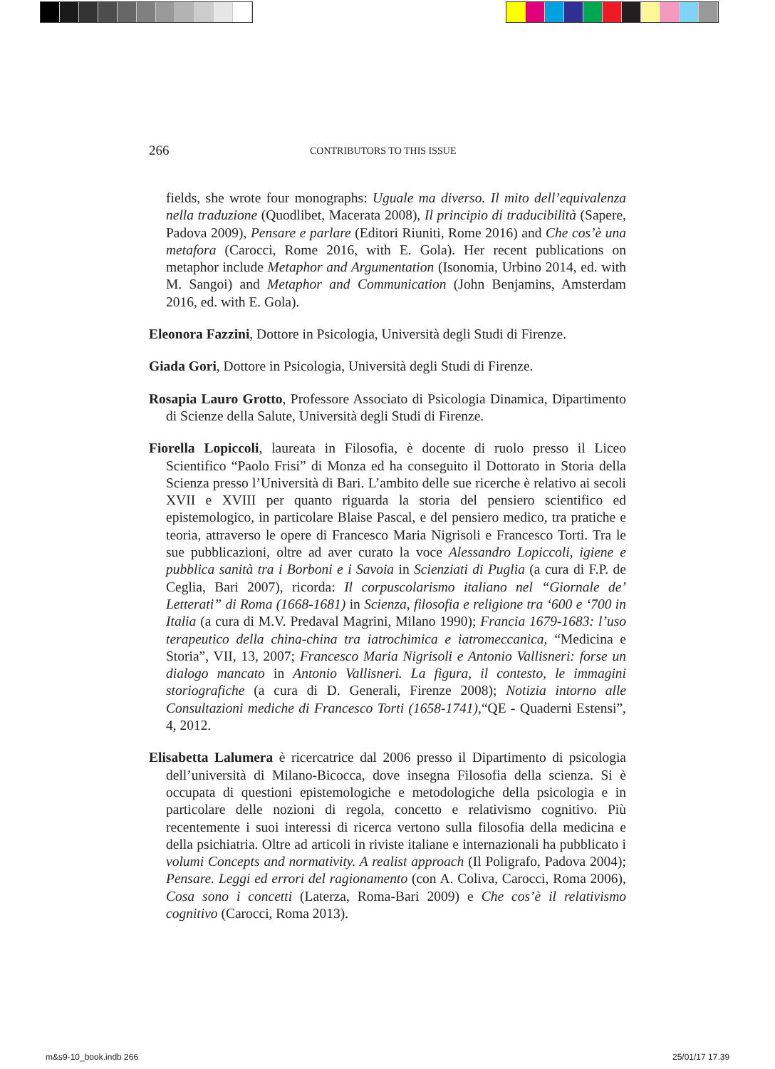266 CONTRIBUTORS TO THIS ISSUE
fields, she wrote four monographs: Uguale ma diverso. Il mito dell’equivalenza nella traduzione (Quodlibet, Macerata 2008), Il principio di traducibilità (Sapere, Padova 2009), Pensare e parlare (Editori Riuniti, Rome 2016) and Che cos’è una metafora (Carocci, Rome 2016, with E. Gola). Her recent publications on metaphor include Metaphor and Argumentation (Isonomia, Urbino 2014, ed. with M. Sangoi) and Metaphor and Communication (John Benjamins, Amsterdam 2016, ed. with E. Gola).
Eleonora Fazzini, Dottore in Psicologia, Università degli Studi di Firenze.
Giada Gori, Dottore in Psicologia, Università degli Studi di Firenze.
Rosapia Lauro Grotto, Professore Associato di Psicologia Dinamica, Dipartimento di Scienze della Salute, Università degli Studi di Firenze.
Fiorella Lopiccoli, laureata in Filosofia, è docente di ruolo presso il Liceo Scientifico “Paolo Frisi” di Monza ed ha conseguito il Dottorato in Storia della Scienza presso l’Università di Bari. L’ambito delle sue ricerche è relativo ai secoli XVII e XVIII per quanto riguarda la storia del pensiero scientifico ed epistemologico, in particolare Blaise Pascal, e del pensiero medico, tra pratiche e teoria, attraverso le opere di Francesco Maria Nigrisoli e Francesco Torti. Tra le sue pubblicazioni, oltre ad aver curato la voce Alessandro Lopiccoli, igiene e pubblica sanità tra i Borboni e i Savoia in Scienziati di Puglia (a cura di F.P. de Ceglia, Bari 2007), ricorda: Il corpuscolarismo italiano nel “Giornale de’ Letterati” di Roma (1668-1681) in Scienza, filosofia e religione tra ‘600 e ‘700 in Italia (a cura di M.V. Predaval Magrini, Milano 1990); Francia 1679-1683: l’uso terapeutico della china-china tra iatrochimica e iatromeccanica, “Medicina e Storia”, VII, 13, 2007; Francesco Maria Nigrisoli e Antonio Vallisneri: forse un dialogo mancato in Antonio Vallisneri. La figura, il contesto, le immagini storiografiche (a cura di D. Generali, Firenze 2008); Notizia intorno alle Consultazioni mediche di Francesco Torti (1658-1741),“QE - Quaderni Estensi”, 4, 2012.
Elisabetta Lalumera è ricercatrice dal 2006 presso il Dipartimento di psicologia dell’università di Milano-Bicocca, dove insegna Filosofia della scienza. Si è occupata di questioni epistemologiche e metodologiche della psicologia e in particolare delle nozioni di regola, concetto e relativismo cognitivo. Più recentemente i suoi interessi di ricerca vertono sulla filosofia della medicina e della psichiatria. Oltre ad articoli in riviste italiane e internazionali ha pubblicato i volumi Concepts and normativity. A realist approach (Il Poligrafo, Padova 2004); Pensare. Leggi ed errori del ragionamento (con A. Coliva, Carocci, Roma 2006), Cosa sono i concetti (Laterza, Roma-Bari 2009) e Che cos’è il relativismo cognitivo (Carocci, Roma 2013).
m&s9-10_book.indb 266 25/01/17 17.39